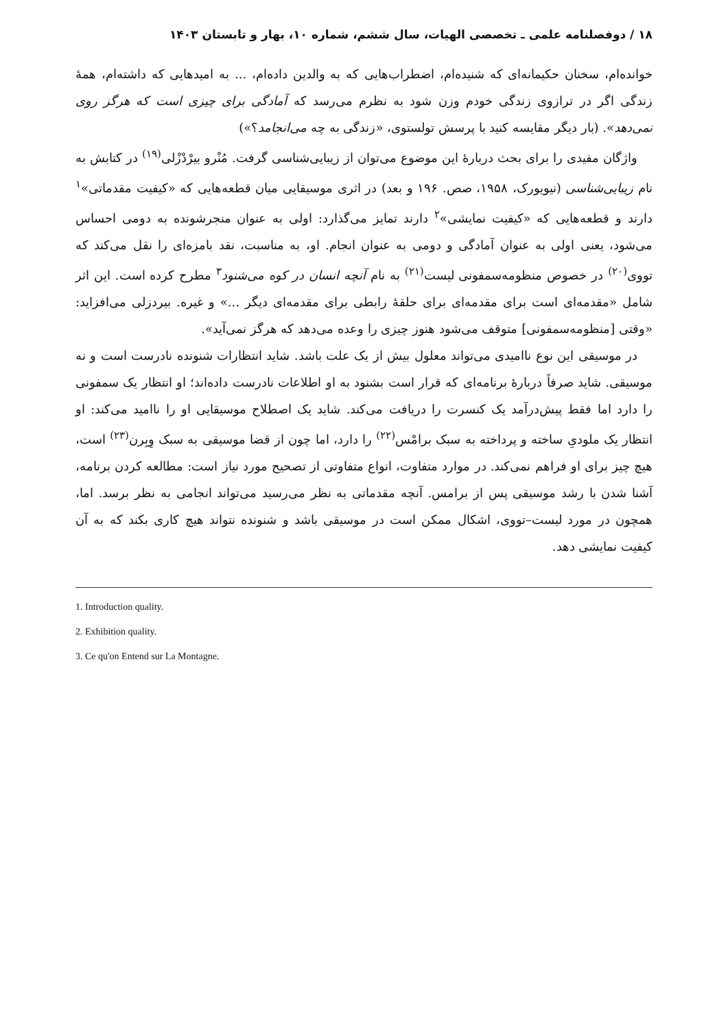۱۸ / دوفصلنامه علمی ـ تخصصی الهیات، سال ششم، شماره ۱۰، بهار و تابستان ۱۴۰۳
خوانده‌ام، سخنان حکیمانه‌ای که شنیده‌ام، اضطراب‌هایی که به والدین داده‌ام، ... به امیدهایی که داشته‌ام، همهٔ زندگی اگر در ترازوی زندگی خودم وزن شود به نظرم می‌رسد که آمادگی برای چیزی است که هرگز روی نمی‌دهد». (بار دیگر مقایسه کنید با پرسش تولستوی، «زندگی به چه می‌انجامد؟»)
واژگان مفیدی را برای بحث دربارهٔ این موضوع می‌توان از زیبایی‌شناسی گرفت. مُنْرو بیرْدْزْلی<sup>(۱۹)</sup> در کتابش به نام زیبایی‌شناسی (نیویورک، ۱۹۵۸، صص. ۱۹۶ و بعد) در اثری موسیقایی میان قطعه‌هایی که «کیفیت مقدماتی»<sup>۱</sup> دارند و قطعه‌هایی که «کیفیت نمایشی»<sup>۲</sup> دارند تمایز می‌گذارد: اولی به عنوان منجرشونده به دومی احساس می‌شود، یعنی اولی به عنوان آمادگی و دومی به عنوان انجام. او، به مناسبت، نقد بامزه‌ای را نقل می‌کند که تووی<sup>(۲۰)</sup> در خصوص منظومه‌سمفونی لیست<sup>(۲۱)</sup> به نام آنچه انسان در کوه می‌شنود<sup>۳</sup> مطرح کرده است. این اثر شامل «مقدمه‌ای است برای مقدمه‌ای برای حلقهٔ رابطی برای مقدمه‌ای دیگر ...» و غیره. بیردزلی می‌افزاید: «وقتی [منظومه‌سمفونی] متوقف می‌شود هنوز چیزی را وعده می‌دهد که هرگز نمی‌آید».
در موسیقی این نوع ناامیدی می‌تواند معلول بیش از یک علت باشد. شاید انتظارات شنونده نادرست است و نه موسیقی. شاید صرفاً دربارهٔ برنامه‌ای که قرار است بشنود به او اطلاعات نادرست داده‌اند؛ او انتظار یک سمفونی را دارد اما فقط پیش‌درآمد یک کنسرت را دریافت می‌کند. شاید یک اصطلاح موسیقایی او را ناامید می‌کند: او انتظار یک ملودیِ ساخته و پرداخته به سبک برامْس<sup>(۲۲)</sup> را دارد، اما چون از قضا موسیقی به سبک وِبِرن<sup>(۲۳)</sup> است، هیچ چیز برای او فراهم نمی‌کند. در موارد متفاوت، انواع متفاوتی از تصحیح مورد نیاز است: مطالعه کردن برنامه، آشنا شدن با رشد موسیقی پس از برامس. آنچه مقدماتی به نظر می‌رسید می‌تواند انجامی به نظر برسد. اما، همچون در مورد لیست–تووی، اشکال ممکن است در موسیقی باشد و شنونده نتواند هیچ کاری بکند که به آن کیفیت نمایشی دهد.
1. Introduction quality.
2. Exhibition quality.
3. Ce qu'on Entend sur La Montagne.